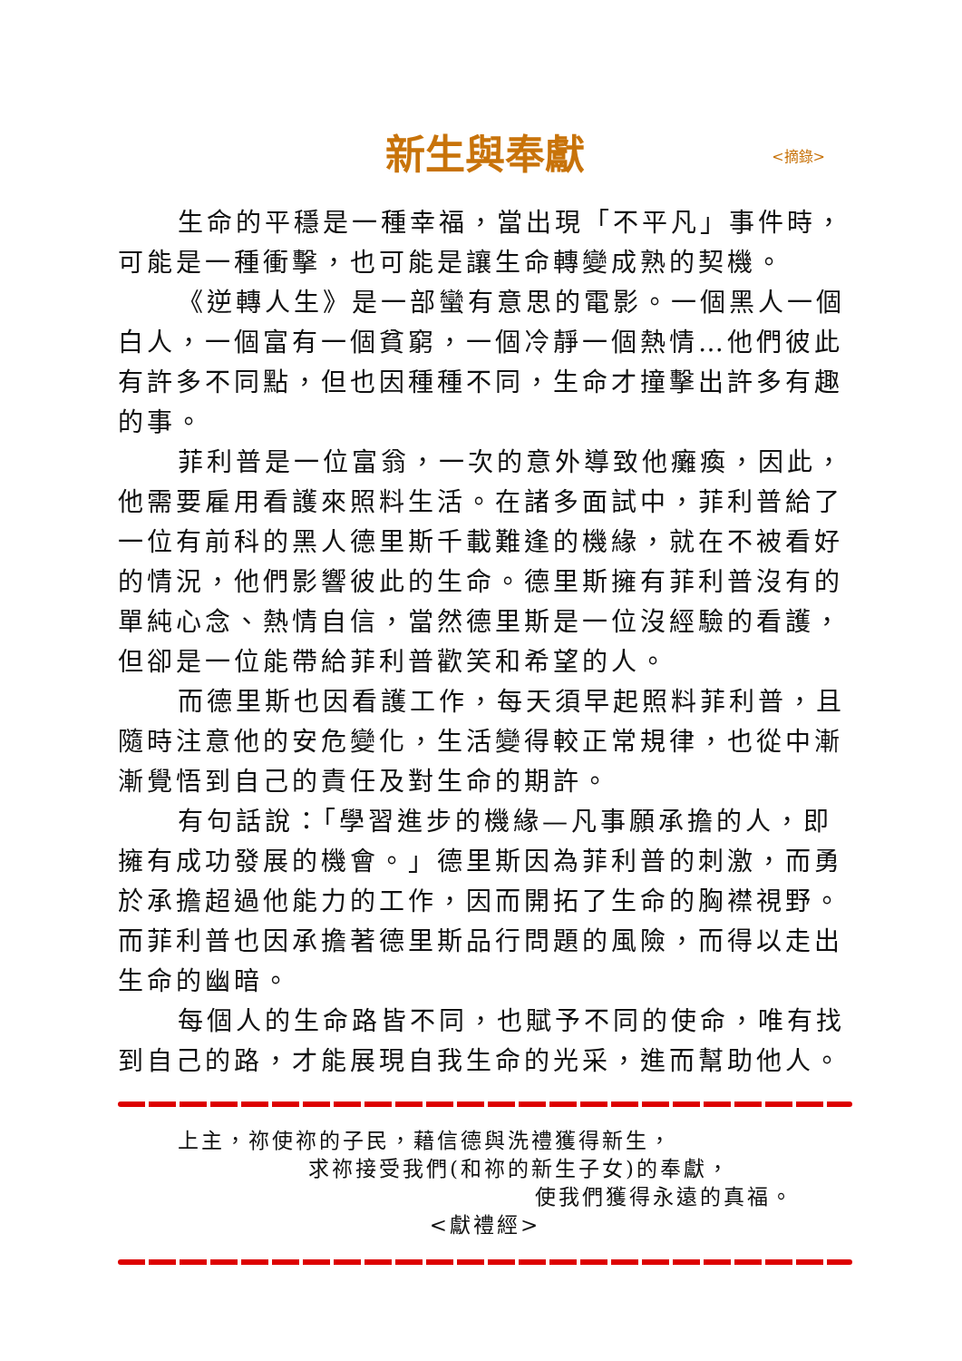新生與奉獻 <摘錄>
生命的平穩是一種幸福，當出現「不平凡」事件時，可能是一種衝擊，也可能是讓生命轉變成熟的契機。
《逆轉人生》是一部蠻有意思的電影。一個黑人一個白人，一個富有一個貧窮，一個冷靜一個熱情…他們彼此有許多不同點，但也因種種不同，生命才撞擊出許多有趣的事。
菲利普是一位富翁，一次的意外導致他癱瘓，因此，他需要雇用看護來照料生活。在諸多面試中，菲利普給了一位有前科的黑人德里斯千載難逢的機緣，就在不被看好的情況，他們影響彼此的生命。德里斯擁有菲利普沒有的單純心念、熱情自信，當然德里斯是一位沒經驗的看護，但卻是一位能帶給菲利普歡笑和希望的人。
而德里斯也因看護工作，每天須早起照料菲利普，且隨時注意他的安危變化，生活變得較正常規律，也從中漸漸覺悟到自己的責任及對生命的期許。
有句話說：「學習進步的機緣—凡事願承擔的人，即擁有成功發展的機會。」德里斯因為菲利普的刺激，而勇於承擔超過他能力的工作，因而開拓了生命的胸襟視野。而菲利普也因承擔著德里斯品行問題的風險，而得以走出生命的幽暗。
每個人的生命路皆不同，也賦予不同的使命，唯有找到自己的路，才能展現自我生命的光采，進而幫助他人。
上主，祢使祢的子民，藉信德與洗禮獲得新生，
求祢接受我們(和祢的新生子女)的奉獻，
使我們獲得永遠的真福。
<獻禮經>